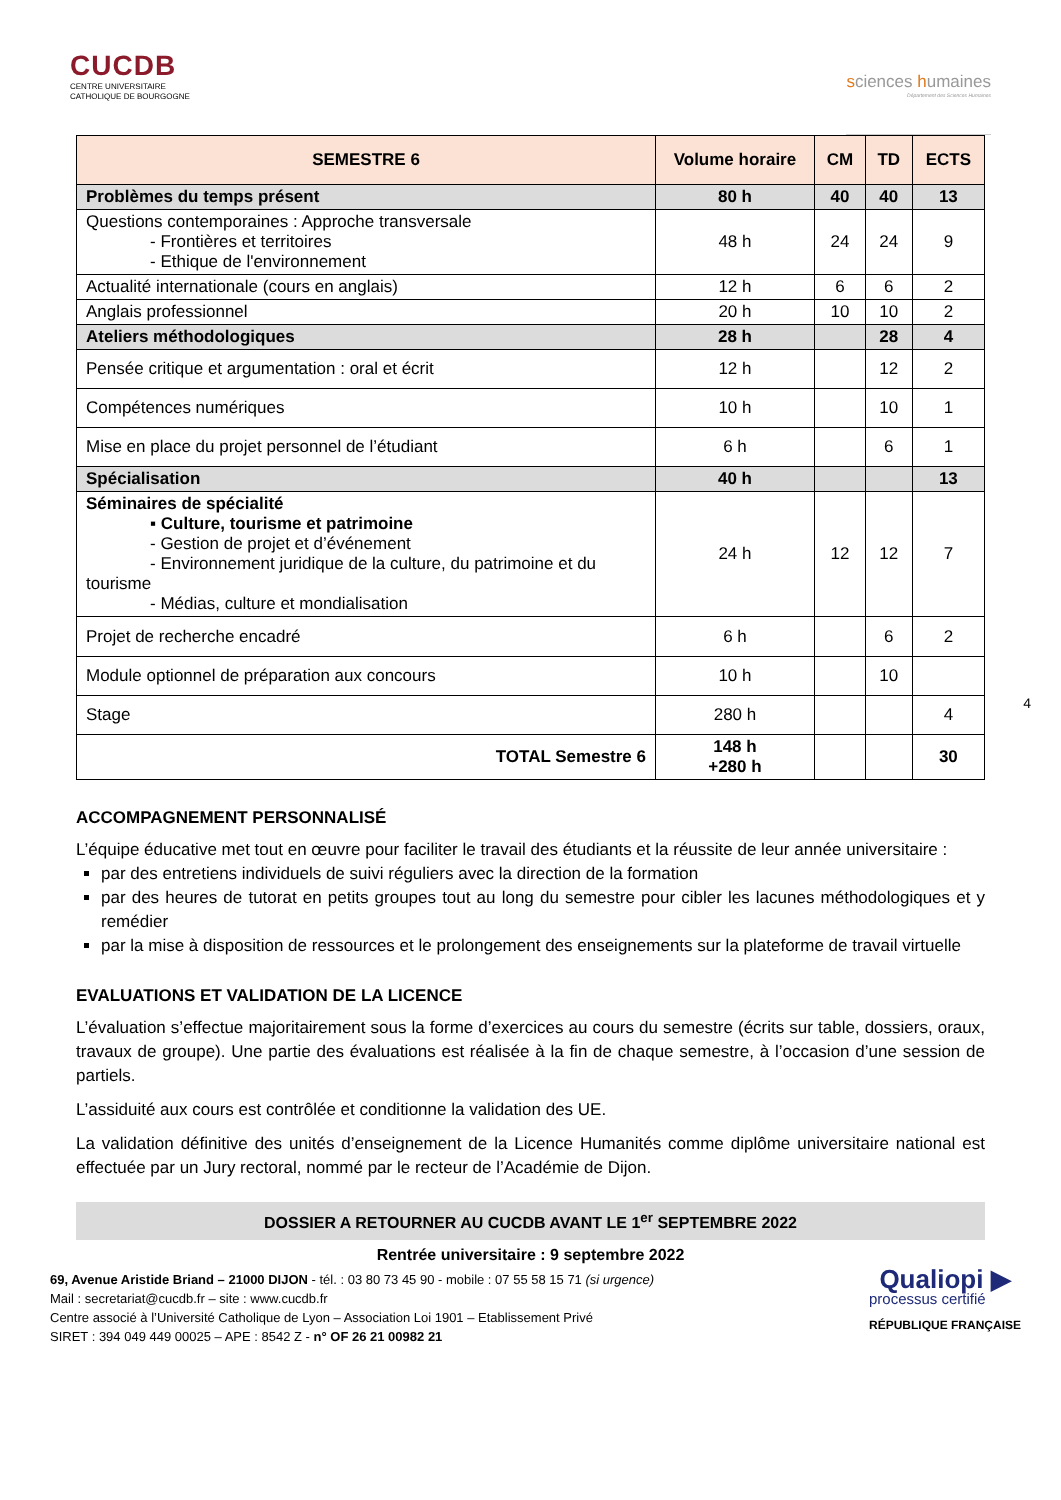CUCDB
CENTRE UNIVERSITAIRE
CATHOLIQUE DE BOURGOGNE
sciences humaines
Département des Sciences Humaines
| SEMESTRE 6 | Volume horaire | CM | TD | ECTS |
| --- | --- | --- | --- | --- |
| Problèmes du temps présent | 80 h | 40 | 40 | 13 |
| Questions contemporaines : Approche transversale - Frontières et territoires - Ethique de l'environnement | 48 h | 24 | 24 | 9 |
| Actualité internationale (cours en anglais) | 12 h | 6 | 6 | 2 |
| Anglais professionnel | 20 h | 10 | 10 | 2 |
| Ateliers méthodologiques | 28 h | | 28 | 4 |
| Pensée critique et argumentation : oral et écrit | 12 h | | 12 | 2 |
| Compétences numériques | 10 h | | 10 | 1 |
| Mise en place du projet personnel de l’étudiant | 6 h | | 6 | 1 |
| Spécialisation | 40 h | | | 13 |
| Séminaires de spécialité ▪ Culture, tourisme et patrimoine - Gestion de projet et d’événement - Environnement juridique de la culture, du patrimoine et du tourisme - Médias, culture et mondialisation | 24 h | 12 | 12 | 7 |
| Projet de recherche encadré | 6 h | | 6 | 2 |
| Module optionnel de préparation aux concours | 10 h | | 10 | |
| Stage | 280 h | | | 4 |
| TOTAL Semestre 6 | 148 h +280 h | | | 30 |
4
ACCOMPAGNEMENT PERSONNALISÉ
L’équipe éducative met tout en œuvre pour faciliter le travail des étudiants et la réussite de leur année universitaire :
par des entretiens individuels de suivi réguliers avec la direction de la formation
par des heures de tutorat en petits groupes tout au long du semestre pour cibler les lacunes méthodologiques et y remédier
par la mise à disposition de ressources et le prolongement des enseignements sur la plateforme de travail virtuelle
EVALUATIONS ET VALIDATION DE LA LICENCE
L’évaluation s’effectue majoritairement sous la forme d’exercices au cours du semestre (écrits sur table, dossiers, oraux, travaux de groupe). Une partie des évaluations est réalisée à la fin de chaque semestre, à l’occasion d’une session de partiels.
L’assiduité aux cours est contrôlée et conditionne la validation des UE.
La validation définitive des unités d’enseignement de la Licence Humanités comme diplôme universitaire national est effectuée par un Jury rectoral, nommé par le recteur de l’Académie de Dijon.
DOSSIER A RETOURNER AU CUCDB AVANT LE 1<sup>er</sup> SEPTEMBRE 2022
Rentrée universitaire : 9 septembre 2022
69, Avenue Aristide Briand – 21000 DIJON - tél. : 03 80 73 45 90 - mobile : 07 55 58 15 71 (si urgence)
Mail : secretariat@cucdb.fr – site : www.cucdb.fr
Centre associé à l’Université Catholique de Lyon – Association Loi 1901 – Etablissement Privé
SIRET : 394 049 449 00025 – APE : 8542 Z - n° OF 26 21 00982 21
Qualiopi ▶
processus certifié
RÉPUBLIQUE FRANÇAISE